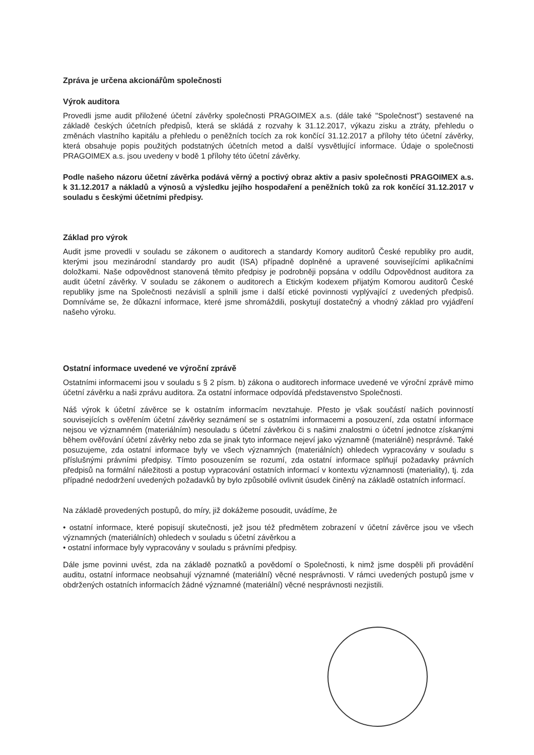Zpráva je určena akcionářům společnosti
Výrok auditora
Provedli jsme audit přiložené účetní závěrky společnosti PRAGOIMEX a.s. (dále také "Společnost") sestavené na základě českých účetních předpisů, která se skládá z rozvahy k 31.12.2017, výkazu zisku a ztráty, přehledu o změnách vlastního kapitálu a přehledu o peněžních tocích za rok končící 31.12.2017 a přílohy této účetní závěrky, která obsahuje popis použitých podstatných účetních metod a další vysvětlující informace. Údaje o společnosti PRAGOIMEX a.s. jsou uvedeny v bodě 1 přílohy této účetní závěrky.
Podle našeho názoru účetní závěrka podává věrný a poctivý obraz aktiv a pasiv společnosti PRAGOIMEX a.s. k 31.12.2017 a nákladů a výnosů a výsledku jejího hospodaření a peněžních toků za rok končící 31.12.2017 v souladu s českými účetními předpisy.
Základ pro výrok
Audit jsme provedli v souladu se zákonem o auditorech a standardy Komory auditorů České republiky pro audit, kterými jsou mezinárodní standardy pro audit (ISA) případně doplněné a upravené souvisejícími aplikačními doložkami. Naše odpovědnost stanovená těmito předpisy je podrobněji popsána v oddílu Odpovědnost auditora za audit účetní závěrky. V souladu se zákonem o auditorech a Etickým kodexem přijatým Komorou auditorů České republiky jsme na Společnosti nezávislí a splnili jsme i další etické povinnosti vyplývající z uvedených předpisů. Domníváme se, že důkazní informace, které jsme shromáždili, poskytují dostatečný a vhodný základ pro vyjádření našeho výroku.
Ostatní informace uvedené ve výroční zprávě
Ostatními informacemi jsou v souladu s § 2 písm. b) zákona o auditorech informace uvedené ve výroční zprávě mimo účetní závěrku a naši zprávu auditora. Za ostatní informace odpovídá představenstvo Společnosti.
Náš výrok k účetní závěrce se k ostatním informacím nevztahuje. Přesto je však součástí našich povinností souvisejících s ověřením účetní závěrky seznámení se s ostatními informacemi a posouzení, zda ostatní informace nejsou ve významném (materiálním) nesouladu s účetní závěrkou či s našimi znalostmi o účetní jednotce získanými během ověřování účetní závěrky nebo zda se jinak tyto informace nejeví jako významně (materiálně) nesprávné. Také posuzujeme, zda ostatní informace byly ve všech významných (materiálních) ohledech vypracovány v souladu s příslušnými právními předpisy. Tímto posouzením se rozumí, zda ostatní informace splňují požadavky právních předpisů na formální náležitosti a postup vypracování ostatních informací v kontextu významnosti (materiality), tj. zda případné nedodržení uvedených požadavků by bylo způsobilé ovlivnit úsudek činěný na základě ostatních informací.
Na základě provedených postupů, do míry, již dokážeme posoudit, uvádíme, že
• ostatní informace, které popisují skutečnosti, jež jsou též předmětem zobrazení v účetní závěrce jsou ve všech významných (materiálních) ohledech v souladu s účetní závěrkou a
• ostatní informace byly vypracovány v souladu s právními předpisy.
Dále jsme povinni uvést, zda na základě poznatků a povědomí o Společnosti, k nimž jsme dospěli při provádění auditu, ostatní informace neobsahují významné (materiální) věcné nesprávnosti. V rámci uvedených postupů jsme v obdržených ostatních informacích žádné významné (materiální) věcné nesprávnosti nezjistili.